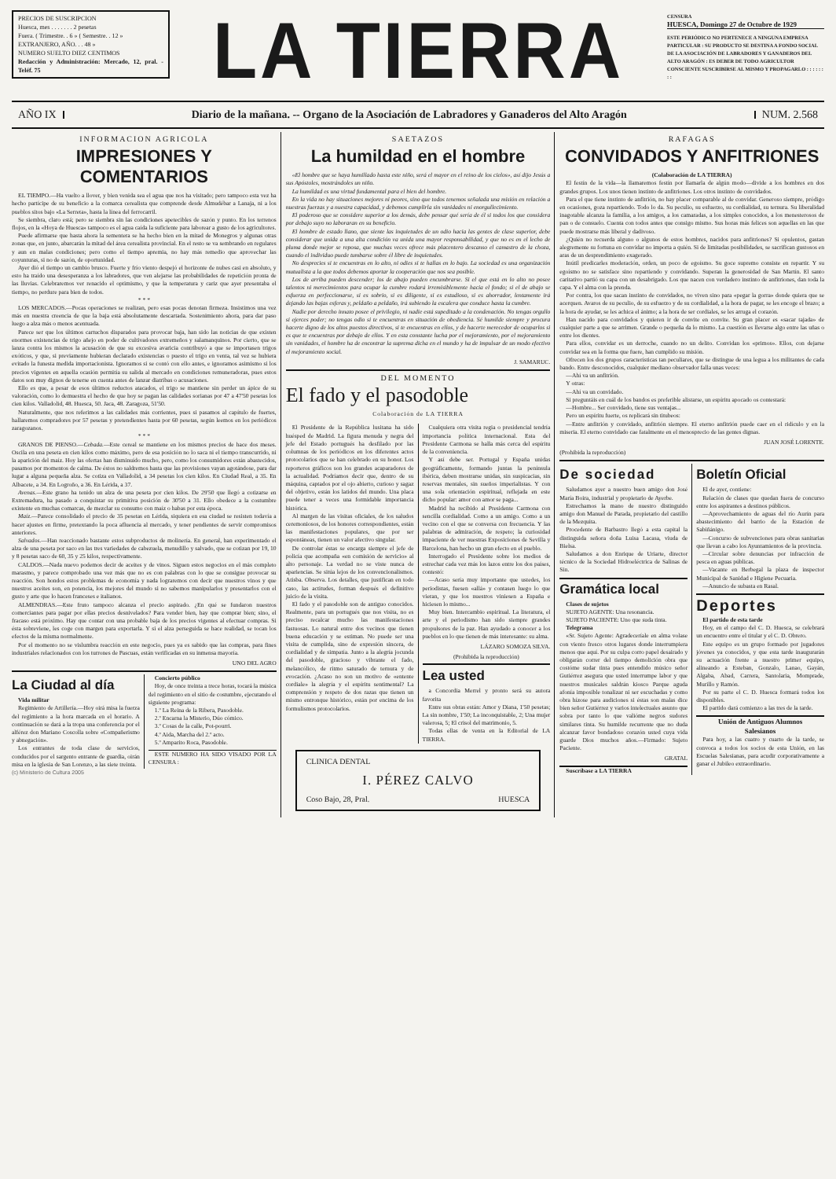PRECIOS DE SUSCRIPCION
Huesca, mes . . . . . . . 2 pesetas
Fuera. ( Trimestre. . 6 » ( Semestre. . 12 »
EXTRANJERO, AÑO. . . 48 »
NUMERO SUELTO DIEZ CENTIMOS
Redacción y Administración: Mercado, 12, pral. - Teléf. 75
LA TIERRA
CENSURA
HUESCA, Domingo 27 de Octubre de 1929
ESTE PERIÓDICO NO PERTENECE A NINGUNA EMPRESA PARTICULAR : SU PRODUCTO SE DESTINA A FONDO SOCIAL DE LA ASOCIACIÓN DE LABRADORES Y GANADEROS DEL ALTO ARAGÓN : ES DEBER DE TODO AGRICULTOR CONSCIENTE SUSCRIBIRSE AL MISMO Y PROPAGARLO : : : : : : : :
AÑO IX
Diario de la mañana. -- Organo de la Asociación de Labradores y Ganaderos del Alto Aragón
NUM. 2.568
INFORMACION AGRICOLA
IMPRESIONES Y COMENTARIOS
EL TIEMPO.—Ha vuelto a llover, y bien venida sea el agua que nos ha visitado; pero tampoco esta vez ha hecho partícipe de su beneficio a la comarca cerealista que comprende desde Almudébar a Lanaja, ni a los pueblos sitos bajo «La Serreta», hasta la línea del ferrocarril.
Se siembra, claro está; pero se siembra sin las condiciones apetecibles de sazón y punto. En los terrenos flojos, en la «Hoya de Huesca» tampoco es el agua caída la suficiente para laborear a gusto de los agricultores.
Puede afirmarse que hasta ahora la sementera se ha hecho bien en la mitad de Monegros y algunas otras zonas que, en junto, abarcarán la mitad del área cerealista provincial. En el resto se va sembrando en regulares y aun en malas condiciones; pero como el tiempo apremia, no hay más remedio que aprovechar las coyunturas, si no de sazón, de oportunidad.
Ayer dió el tiempo un cambio brusco. Fuerte y frío viento despejó el horizonte de nubes casi en absoluto, y esto ha traído una desesperanza a los labradores, que ven alejarse las probabilidades de repetición pronta de las lluvias. Celebraremos ver renacido el optimismo, y que la temperatura y cariz que ayer presentaba el tiempo, no perdure para bien de todos.
* * *
LOS MERCADOS.—Pocas operaciones se realizan, pero esas pocas denotan firmeza. Insistimos una vez más en nuestra creencia de que la baja está absolutamente descartada. Sostenimiento ahora, para dar paso luego a alza más o menos acentuada.
Parece ser que los últimos cartuchos disparados para provocar baja, han sido las noticias de que existen enormes existencias de trigo añejo en poder de cultivadores extremeños y salamanquinos. Por cierto, que se lanza contra los mismos la acusación de que su excesiva avaricia contribuyó a que se importasen trigos exóticos, y que, si previamente hubieran declarado existencias o puesto el trigo en venta, tal vez se hubiera evitado la funesta medida importacionista. Ignoramos si se contó con ello antes, e ignoramos asimismo si los precios vigentes en aquella ocasión permitía su salida al mercado en condiciones remuneradoras, pues estos datos son muy dignos de tenerse en cuenta antes de lanzar diatribas o acusaciones.
Ello es que, a pesar de esos últimos reductos atacados, el trigo se mantiene sin perder un ápice de su valoración, como lo demuestra el hecho de que hoy se pagan las calidades sorianas por 47 a 47'50 pesetas los cien kilos. Valladolid, 48. Huesca, 50. Jaca, 48. Zaragoza, 51'50.
Naturalmente, que nos referimos a las calidades más corrientes, pues si pasamos al capítulo de fuertes, hallaremos compradores por 57 pesetas y pretendientes hasta por 60 pesetas, según leemos en los periódicos zaragozanos.
* * *
GRANOS DE PIENSO.—Cebada.—Este cereal se mantiene en los mismos precios de hace dos meses. Oscila en una peseta en cien kilos como máximo, pero de esa posición no lo saca ni el tiempo transcurrido, ni la aparición del maíz. Hoy las ofertas han disminuído mucho, pero, como los consumidores están abastecidos, pasamos por momentos de calma. De éstos no saldremos hasta que las provisiones vayan agotándose, para dar lugar a alguna pequeña alza. Se cotiza en Valladolid, a 34 pesetas los cien kilos. En Ciudad Real, a 35. En Albacete, a 34. En Logroño, a 36. En Lérida, a 37.
Avenas.—Este grano ha tenido un alza de una peseta por cien kilos. De 29'50 que llegó a cotizarse en Extremadura, ha pasado a conquistar su primitiva posición de 30'50 a 31. Ello obedece a la costumbre existente en muchas comarcas, de mezclar su consumo con maíz o habas por esta época.
Maíz.—Parece consolidado el precio de 35 pesetas en Lérida, siquiera en esa ciudad se resisten todavía a hacer ajustes en firme, pretextando la poca afluencia al mercado, y tener pendientes de servir compromisos anteriores.
Salvados.—Han reaccionado bastante estos subproductos de molinería. En general, han experimentado el alza de una peseta por saco en las tres variedades de cabezuela, menudillo y salvado, que se cotizan por 19, 10 y 8 pesetas saco de 60, 35 y 25 kilos, respectivamente.
CALDOS.—Nada nuevo podemos decir de aceites y de vinos. Siguen estos negocios en el más completo marasmo, y parece comprobado una vez más que no es con palabras con lo que se consigue provocar su reacción. Son hondos estos problemas de economía y nada lograremos con decir que nuestros vinos y que nuestros aceites son, en potencia, los mejores del mundo si no sabemos manipularlos y presentarlos con el gusto y arte que lo hacen franceses e italianos.
ALMENDRAS.—Este fruto tampoco alcanza el precio aspirado. ¿En qué se fundaron nuestros comerciantes para pagar por ellas precios desnivelados? Para vender bien, hay que comprar bien; sino, el fracaso está próximo. Hay que contar con una probable baja de los precios vigentes al efectuar compras. Si ésta sobreviene, les coge con margen para exportarla. Y si el alza perseguida se hace realidad, se tocan los efectos de la misma normalmente.
Por el momento no se vislumbra reacción en este negocio, pues ya es sabido que las compras, para fines industriales relacionados con los turrones de Pascuas, están verificadas en su inmensa mayoría.
UNO DEL AGRO
La Ciudad al día
Vida militar
Regimiento de Artillería.—Hoy oirá misa la fuerza del regimiento a la hora marcada en el horario. A continuación se dará a la tropa una conferencia por el alférez don Mariano Coscolla sobre «Compañerismo y abnegación».
Los entrantes de toda clase de servicios, conducidos por el sargento entrante de guardia, oirán misa en la iglesia de San Lorenzo, a las siete treinta.
Concierto público
Hoy, de once treinta a trece horas, tocará la música del regimiento en el sitio de costumbre, ejecutando el siguiente programa:
1.º La Reina de la Ribera, Pasodoble.
2.º Encarna la Misterio, Dúo cómico.
3.º Cosas de la calle, Pot-pourri.
4.º Aida, Marcha del 2.º acto.
5.º Amparito Roca, Pasodoble.
ESTE NUMERO HA SIDO VISADO POR LA CENSURA :
(c) Ministerio de Cultura 2005
SAETAZOS
La humildad en el hombre
«El hombre que se haya humillado hasta este niño, será el mayor en el reino de los cielos», así dijo Jesús a sus Apóstoles, mostrándoles un niño.
La humildad es una virtud fundamental para el bien del hombre.
En la vida no hay situaciones mejores ni peores, sino que todos tenemos señalada una misión en relación a nuestras fuerzas y a nuestra capacidad, y debemos cumplirla sin vanidades ni enorgullecimiento.
El poderoso que se considere superior a los demás, debe pensar qué sería de él si todos los que considera por debajo suyo no laboraran en su beneficio.
El hombre de estado llano, que siente las inquietudes de un odio hacia las gentes de clase superior, debe considerar que unida a una alta condición va unida una mayor responsabilidad, y que no es en el lecho de pluma donde mejor se reposa, que muchas veces ofrece más placentero descanso el camastro de la choza, cuando el individuo puede tumbarse sobre él libre de inquietudes.
No desprecies si te encuentras en lo alto, ni odies si te hallas en lo bajo. La sociedad es una organización mutualista a la que todos debemos aportar la cooperación que nos sea posible.
Los de arriba pueden descender; los de abajo pueden encumbrarse. Si el que está en lo alto no posee talentos ni merecimientos para ocupar la cumbre rodará irremisiblemente hacia el fondo; si el de abajo se esfuerza en perfeccionarse, si es sobrio, si es diligente, si es estudioso, si es ahorrador, lentamente irá dejando las bajas esferas y, peldaño a peldaño, irá subiendo la escalera que conduce hasta la cumbre.
Nadie por derecho innato posee el privilegio, ni nadie está supeditado a la condenación. No tengas orgullo si ejerces poder; no tengas odio si te encuentras en situación de obediencia. Sé humilde siempre y procura hacerte digno de los altos puestos directivos, si te encuentras en ellos, y de hacerte merecedor de ocuparlos si es que te encuentras por debajo de ellos. Y en esta constante lucha por el mejoramiento, por el mejoramiento sin vanidades, el hombre ha de encontrar la suprema dicha en el mundo y ha de impulsar de un modo efectivo el mejoramiento social.
J. SAMARUC.
DEL MOMENTO
El fado y el pasodoble
Colaboración de LA TIERRA
El Presidente de la República lusitana ha sido huésped de Madrid. La figura menuda y negra del jefe del Estado portugués ha desfilado por las columnas de los periódicos en los diferentes actos protocolarios que se han celebrado en su honor. Los reporteros gráficos son los grandes acaparadores de la actualidad. Podríamos decir que, dentro de su máquina, captados por el ojo abierto, curioso y sagaz del objetivo, están los latidos del mundo. Una placa puede tener a veces una formidable importancia histórica.
Al margen de las visitas oficiales, de los saludos ceremoniosos, de los honores correspondientes, están las manifestaciones populares, que por ser espontáneas, tienen un valor afectivo singular.
De controlar éstas se encarga siempre el jefe de policía que acompaña «en comisión de servicio» al alto personaje. La verdad no se viste nunca de apariencias. Se sitúa lejos de los convencionalismos. Atisba. Observa. Los detalles, que justifican en todo caso, las actitudes, forman después el definitivo juicio de la visita.
El fado y el pasodoble son de antiguo conocidos. Realmente, para un portugués que nos visita, no es preciso recalcar mucho las manifestaciones fastuosas. Lo natural entre dos vecinos que tienen buena educación y se estiman. No puede ser una visita de cumplida, sino de expresión sincera, de cordialidad y de simpatía. Junto a la alegría jocunda del pasodoble, gracioso y vibrante el fado, melancólico, de ritmo saturado de ternura y de evocación. ¿Acaso no son un motivo de «entente cordiale» la alegría y el espíritu sentimental? La comprensión y respeto de dos razas que tienen un mismo entronque histórico, están por encima de los formulismos protocolarios.
Cualquiera otra visita regia o presidencial tendría importancia política internacional. Esta del Presidente Carmona se halla más cerca del espíritu de la conveniencia.
Y así debe ser. Portugal y España unidas geográficamente, formando juntas la península ibérica, deben mostrarse unidas, sin suspicacias, sin reservas mentales, sin sueños imperialistas. Y con una sola orientación espiritual, reflejada en este dicho popular: amor con amor se paga...
Madrid ha recibido al Presidente Carmona con sencilla cordialidad. Como a un amigo. Como a un vecino con el que se conversa con frecuencia. Y las palabras de admiración, de respeto; la curiosidad impaciente de ver nuestras Exposiciones de Sevilla y Barcelona, han hecho un gran efecto en el pueblo.
Interrogado el Presidente sobre los medios de estrechar cada vez más los lazos entre los dos países, contestó:
—Acaso sería muy importante que ustedes, los periodistas, fuesen «allá» y contasen luego lo que vieran, y que los nuestros viniesen a España e hiciesen lo mismo...
Muy bien. Intercambio espiritual. La literatura, el arte y el periodismo han sido siempre grandes propulsores de la paz. Han ayudado a conocer a los pueblos en lo que tienen de más interesante: su alma.
LÁZARO SOMOZA SILVA.
(Prohibida la reproducción)
Lea usted
a Concordia Merrel y pronto será su autora favorita
Entre sus obras están: Amor y Diana, 1'50 pesetas; La sin nombre, 1'50; La inconquistable, 2; Una mujer valerosa, 5; El crisol del matrimonio, 5.
Todas ellas de venta en la Editorial de LA TIERRA.
CLINICA DENTAL
I. PÉREZ CALVO
Coso Bajo, 28, Pral. HUESCA
RAFAGAS
CONVIDADOS Y ANFITRIONES
(Colaboración de LA TIERRA)
El festín de la vida—la llamaremos festín por llamarla de algún modo—divide a los hombres en dos grandes grupos. Los unos tienen instinto de anfitriones. Los otros instinto de convidados.
Para el que tiene instinto de anfitrión, no hay placer comparable al de convidar. Generoso siempre, pródigo en ocasiones, goza repartiendo. Todo lo da. Su peculio, su esfuerzo, su cordialidad, su ternura. Su liberalidad inagotable alcanza la familia, a los amigos, a los camaradas, a los simples conocidos, a los menesterosos de pan o de consuelo. Cuenta con todos antes que consigo mismo. Sus horas más felices son aquellas en las que puede mostrarse más liberal y dadivoso.
¿Quién no recuerda alguno o algunos de estos hombres, nacidos para anfitriones? Si opulentos, gastan alegremente su fortuna en convidar no importa a quién. Si de limitadas posibilidades, se sacrifican gustosos en aras de un desprendimiento exagerado.
Inútil predicarles moderación, orden, un poco de egoísmo. Su goce supremo consiste en repartir. Y su egoísmo no se satisface sino repartiendo y convidando. Superan la generosidad de San Martín. El santo caritativo partió su capa con un desabrigado. Los que nacen con verdadero instinto de anfitriones, dan toda la capa. Y el alma con la prenda.
Por contra, los que sacan instinto de convidados, no viven sino para «pegar la gorra» donde quiera que se acerquen. Avaros de su peculio, de su esfuerzo y de su cordialidad, a la hora de pagar, se les encoge el brazo; a la hora de ayudar, se les achica el ánimo; a la hora de ser cordiales, se les arruga el corazón.
Han nacido para convidados y quieren ir de convite en convite. Su gran placer es «sacar tajada» de cualquier parte a que se arrimen. Grande o pequeña da lo mismo. La cuestión es llevarse algo entre las uñas o entre los dientes.
Para ellos, convidar es un derroche, cuando no un delito. Convidan los «primos». Ellos, con dejarse convidar sea en la forma que fuere, han cumplido su misión.
Ofrecen los dos grupos características tan peculiares, que se distingue de una legua a los militantes de cada bando. Entre desconocidos, cualquier mediano observador falla unas veces:
—Ahí va un anfitrión.
Y otras:
—Ahí va un convidado.
Si preguntáis en cuál de los bandos es preferible alistarse, un espíritu apocado os contestará:
—Hombre... Ser convidado, tiene sus ventajas...
Pero un espíritu fuerte, os replicará sin titubeos:
—Entre anfitrión y convidado, anfitrión siempre. El eterno anfitrión puede caer en el ridículo y en la miseria. El eterno convidado cae fatalmente en el menosprecio de las gentes dignas.
JUAN JOSÉ LORENTE.
(Prohibida la reproducción)
De sociedad
Saludamos ayer a nuestro buen amigo don José María Boira, industrial y propietario de Ayerbe.
Estrechamos la mano de nuestro distinguido amigo don Manuel de Parada, propietario del castillo de la Mezquita.
Procedente de Barbastro llegó a esta capital la distinguida señora doña Luisa Lacasa, viuda de Bielsa.
Saludamos a don Enrique de Uriarte, director técnico de la Sociedad Hidroeléctrica de Salinas de Sin.
Gramática local
Clases de sujetos
SUJETO AGENTE: Una resonancia.
SUJETO PACIENTE: Uno que suda tinta.
Telegrama
«Sr. Sujeto Agente: Agradeceríale en alma volase con viento fresco otros lugares donde interrumpiera menos que aquí. Por su culpa corro papel desairado y obligarán correr del tiempo demolición obra que costóme sudar tinta pues entendido músico señor Gutiérrez asegura que usted interrumpe labor y que nuestros musicales saldrán kiosco Parque aguda afonía imposible tonalizar ni ser escuchadas y como obra hízose para audiciones si éstas son malas dice bien señor Gutiérrez y varios intelectuales asunto que sobra por tanto lo que valióme negros sudores similares tinta. Su humilde recurrente que no duda alcanzar favor bondadoso corazón usted cuya vida guarde Dios muchos años.—Firmado: Sujeto Paciente.
GRATAL
Suscríbase a LA TIERRA
Boletín Oficial
El de ayer, contiene:
Relación de clases que quedan fuera de concurso entre los aspirantes a destinos públicos.
—Aprovechamiento de aguas del río Aurín para abastecimiento del barrio de la Estación de Sabiñánigo.
—Concurso de subvenciones para obras sanitarias que llevan a cabo los Ayuntamientos de la provincia.
—Circular sobre denuncias por infracción de pesca en aguas públicas.
—Vacante en Berbegal la plaza de inspector Municipal de Sanidad e Higiene Pecuaria.
—Anuncio de subasta en Rasal.
Deportes
El partido de esta tarde
Hoy, en el campo del C. D. Huesca, se celebrará un encuentro entre el titular y el C. D. Obrero.
Este equipo es un grupo formado por jugadores jóvenes ya conocidos, y que esta tarde inaugurarán su actuación frente a nuestro primer equipo, alineando a Esteban, Gonzalo, Lanao, Gayán, Algaba, Abad, Carrera, Santolaria, Momprade, Murillo y Ramón.
Por su parte el C. D. Huesca formará todos los disponibles.
El partido dará comienzo a las tres de la tarde.
Unión de Antiguos Alumnos
Salesianos
Para hoy, a las cuatro y cuarto de la tarde, se convoca a todos los socios de esta Unión, en las Escuelas Salesianas, para acudir corporativamente a ganar el Jubileo extraordinario.